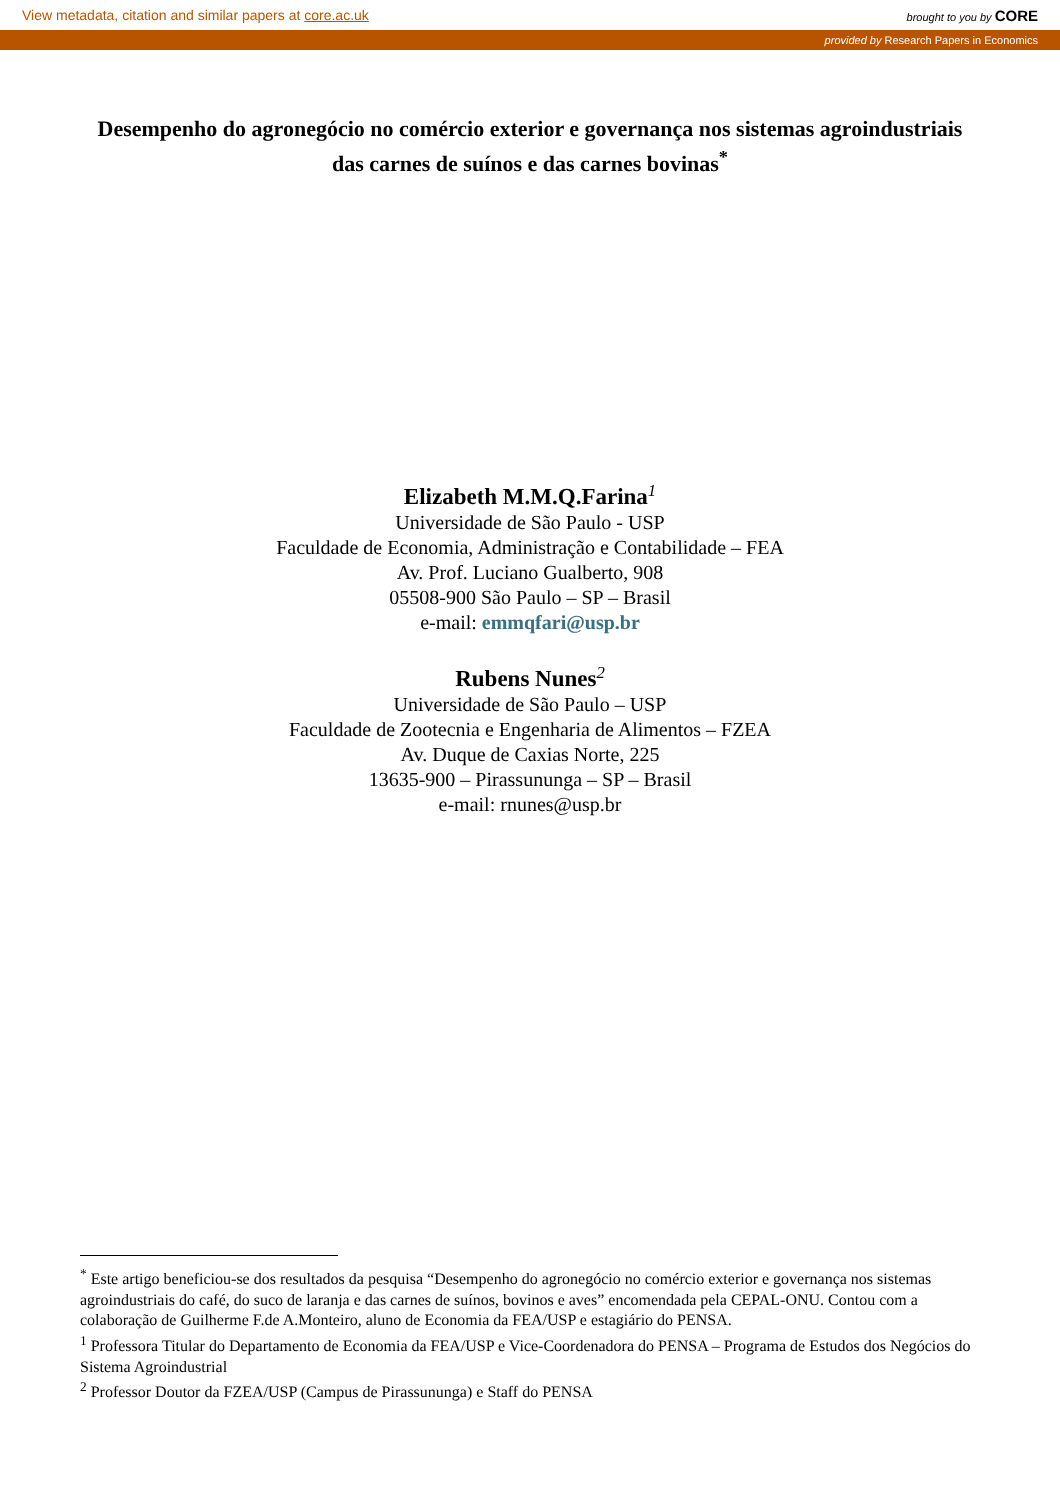View metadata, citation and similar papers at core.ac.uk brought to you by CORE
provided by Research Papers in Economics
Desempenho do agronegócio no comércio exterior e governança nos sistemas agroindustriais das carnes de suínos e das carnes bovinas<sup>*</sup>
Elizabeth M.M.Q.Farina<sup>1</sup>
Universidade de São Paulo - USP
Faculdade de Economia, Administração e Contabilidade – FEA
Av. Prof. Luciano Gualberto, 908
05508-900 São Paulo – SP – Brasil
e-mail: emmqfari@usp.br
Rubens Nunes<sup>2</sup>
Universidade de São Paulo – USP
Faculdade de Zootecnia e Engenharia de Alimentos – FZEA
Av. Duque de Caxias Norte, 225
13635-900 – Pirassununga – SP – Brasil
e-mail: rnunes@usp.br
<sup>*</sup> Este artigo beneficiou-se dos resultados da pesquisa “Desempenho do agronegócio no comércio exterior e governança nos sistemas agroindustriais do café, do suco de laranja e das carnes de suínos, bovinos e aves” encomendada pela CEPAL-ONU. Contou com a colaboração de Guilherme F.de A.Monteiro, aluno de Economia da FEA/USP e estagiário do PENSA.
<sup>1</sup> Professora Titular do Departamento de Economia da FEA/USP e Vice-Coordenadora do PENSA – Programa de Estudos dos Negócios do Sistema Agroindustrial
<sup>2</sup> Professor Doutor da FZEA/USP (Campus de Pirassununga) e Staff do PENSA